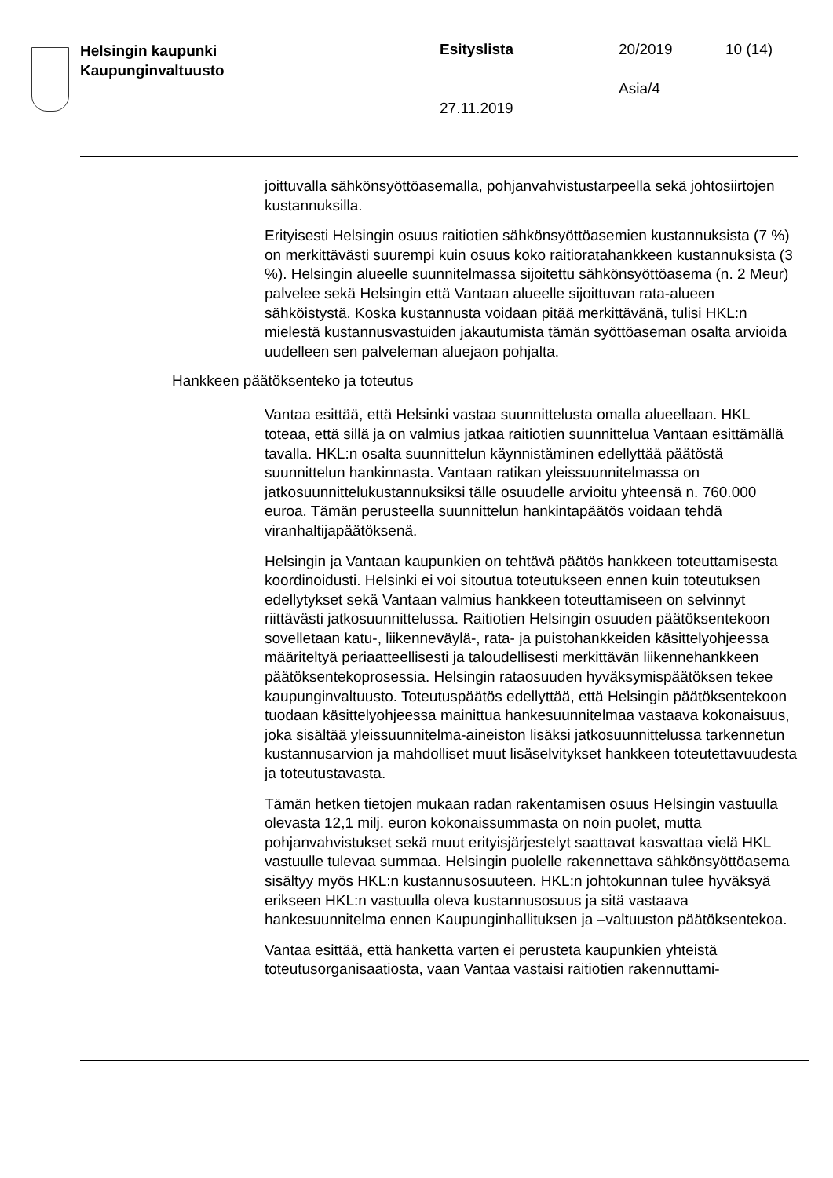Helsingin kaupunki
Kaupunginvaltuusto
Esityslista 20/2019 10 (14)
Asia/4
27.11.2019
joittuvalla sähkönsyöttöasemalla, pohjanvahvistustarpeella sekä johto­siirtojen kustannuksilla.
Erityisesti Helsingin osuus raitiotien sähkönsyöttöasemien kustannuk­sista (7 %) on merkittävästi suurempi kuin osuus koko raitioratahank­keen kustannuksista (3 %). Helsingin alueelle suunnitelmassa sijoitettu sähkönsyöttöasema (n. 2 Meur) palvelee sekä Helsingin että Vantaan alueelle sijoittuvan rata-alueen sähköistystä. Koska kustannusta voi­daan pitää merkittävänä, tulisi HKL:n mielestä kustannusvastuiden ja­kautumista tämän syöttöaseman osalta arvioida uudelleen sen palve­leman aluejaon pohjalta.
Hankkeen päätöksenteko ja toteutus
Vantaa esittää, että Helsinki vastaa suunnittelusta omalla alueellaan. HKL toteaa, että sillä ja on valmius jatkaa raitiotien suunnittelua Van­taan esittämällä tavalla. HKL:n osalta suunnittelun käynnistäminen edellyttää päätöstä suunnittelun hankinnasta. Vantaan ratikan yleis­suunnitelmassa on jatkosuunnittelukustannuksiksi tälle osuudelle ar­vioitu yhteensä n. 760.000 euroa. Tämän perusteella suunnittelun han­kintapäätös voidaan tehdä viranhaltijapäätöksenä.
Helsingin ja Vantaan kaupunkien on tehtävä päätös hankkeen toteut­tamisesta koordinoidusti. Helsinki ei voi sitoutua toteutukseen ennen kuin toteutuksen edellytykset sekä Vantaan valmius hankkeen toteut­tamiseen on selvinnyt riittävästi jatkosuunnittelussa. Raitiotien Helsin­gin osuuden päätöksentekoon sovelletaan katu-, liikenneväylä-, rata- ja puistohankkeiden käsittelyohjeessa määriteltyä periaatteellisesti ja ta­loudellisesti merkittävän liikennehankkeen päätöksentekoprosessia. Helsingin rataosuuden hyväksymispäätöksen tekee kaupunginvaltuus­to. Toteutuspäätös edellyttää, että Helsingin päätöksentekoon tuodaan käsittelyohjeessa mainittua hankesuunnitelmaa vastaava kokonaisuus, joka sisältää yleissuunnitelma-aineiston lisäksi jatkosuunnittelussa tar­kennetun kustannusarvion ja mahdolliset muut lisäselvitykset hankkeen toteutettavuudesta ja toteutustavasta.
Tämän hetken tietojen mukaan radan rakentamisen osuus Helsingin vastuulla olevasta 12,1 milj. euron kokonaissummasta on noin puolet, mutta pohjanvahvistukset sekä muut erityisjärjestelyt saattavat kasvat­taa vielä HKL vastuulle tulevaa summaa. Helsingin puolelle rakennet­tava sähkönsyöttöasema sisältyy myös HKL:n kustannusosuuteen. HKL:n johtokunnan tulee hyväksyä erikseen HKL:n vastuulla oleva kus­tannusosuus ja sitä vastaava hankesuunnitelma ennen Kaupunginhalli­tuksen ja –valtuuston päätöksentekoa.
Vantaa esittää, että hanketta varten ei perusteta kaupunkien yhteistä toteutusorganisaatiosta, vaan Vantaa vastaisi raitiotien rakennuttami-